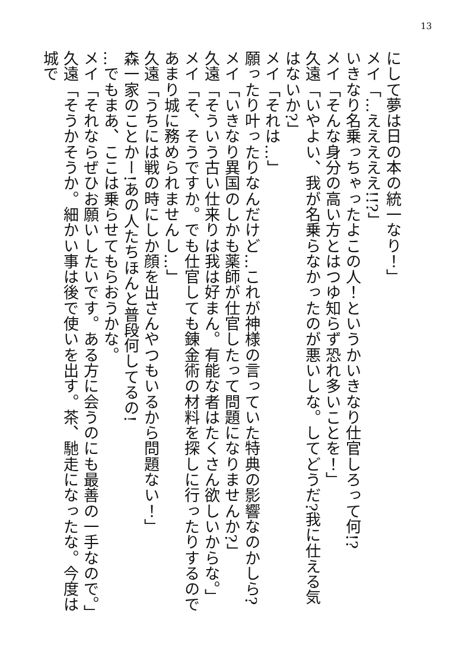13
にして夢は日の本の統一なり！」
メイ「…えええええ!!?」
いきなり名乗っちゃったよこの人！というかいきなり仕官しろって何!?
メイ「そんな身分の高い方とはつゆ知らず恐れ多いことを！」
久遠「いやよい、我が名乗らなかったのが悪いしな。してどうだ?我に仕える気はないか?」
メイ「それは…」
願ったり叶ったりなんだけど…これが神様の言っていた特典の影響なのかしら?
メイ「いきなり異国のしかも薬師が仕官したって問題になりませんか?」
久遠「そういう古い仕来りは我は好まん。有能な者はたくさん欲しいからな。」
メイ「そ、そうですか。でも仕官しても錬金術の材料を探しに行ったりするのであまり城に務められませんし…」
久遠「うちには戦の時にしか顔を出さんやつもいるから問題ない！」
森一家のことかー!あの人たちほんと普段何してるの!
…でもまあ、ここは乗らせてもらおうかな。
メイ「それならぜひお願いしたいです。ある方に会うのにも最善の一手なので。」
久遠「そうかそうか。細かい事は後で使いを出す。茶、馳走になったな。今度は城で